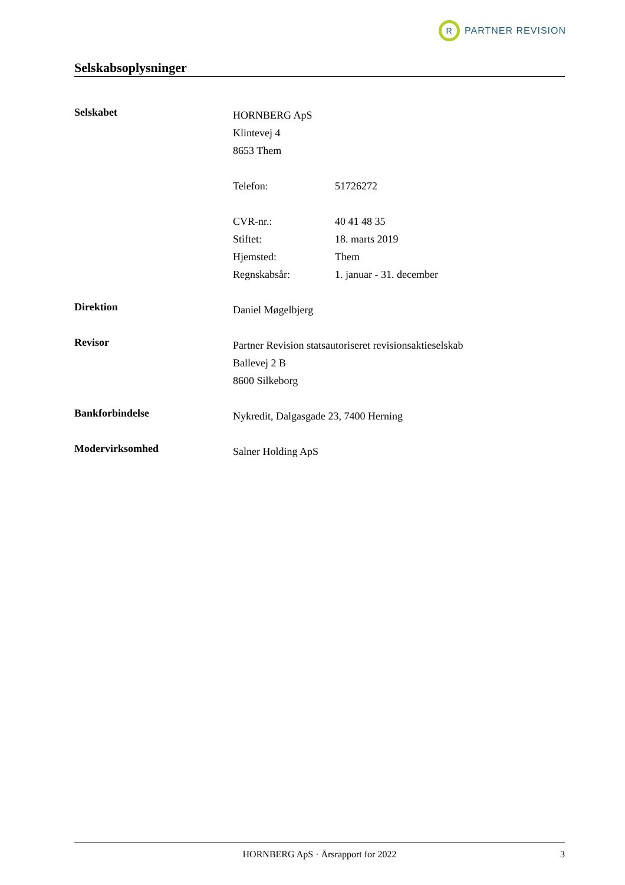R
PARTNER REVISION
Selskabsoplysninger
Selskabet
HORNBERG ApS
Klintevej 4
8653 Them
Telefon: 51726272
CVR-nr.: 40 41 48 35
Stiftet: 18. marts 2019
Hjemsted: Them
Regnskabsår: 1. januar - 31. december
Direktion
Daniel Møgelbjerg
Revisor
Partner Revision statsautoriseret revisionsaktieselskab
Ballevej 2 B
8600 Silkeborg
Bankforbindelse
Nykredit, Dalgasgade 23, 7400 Herning
Modervirksomhed
Salner Holding ApS
HORNBERG ApS · Årsrapport for 2022 3